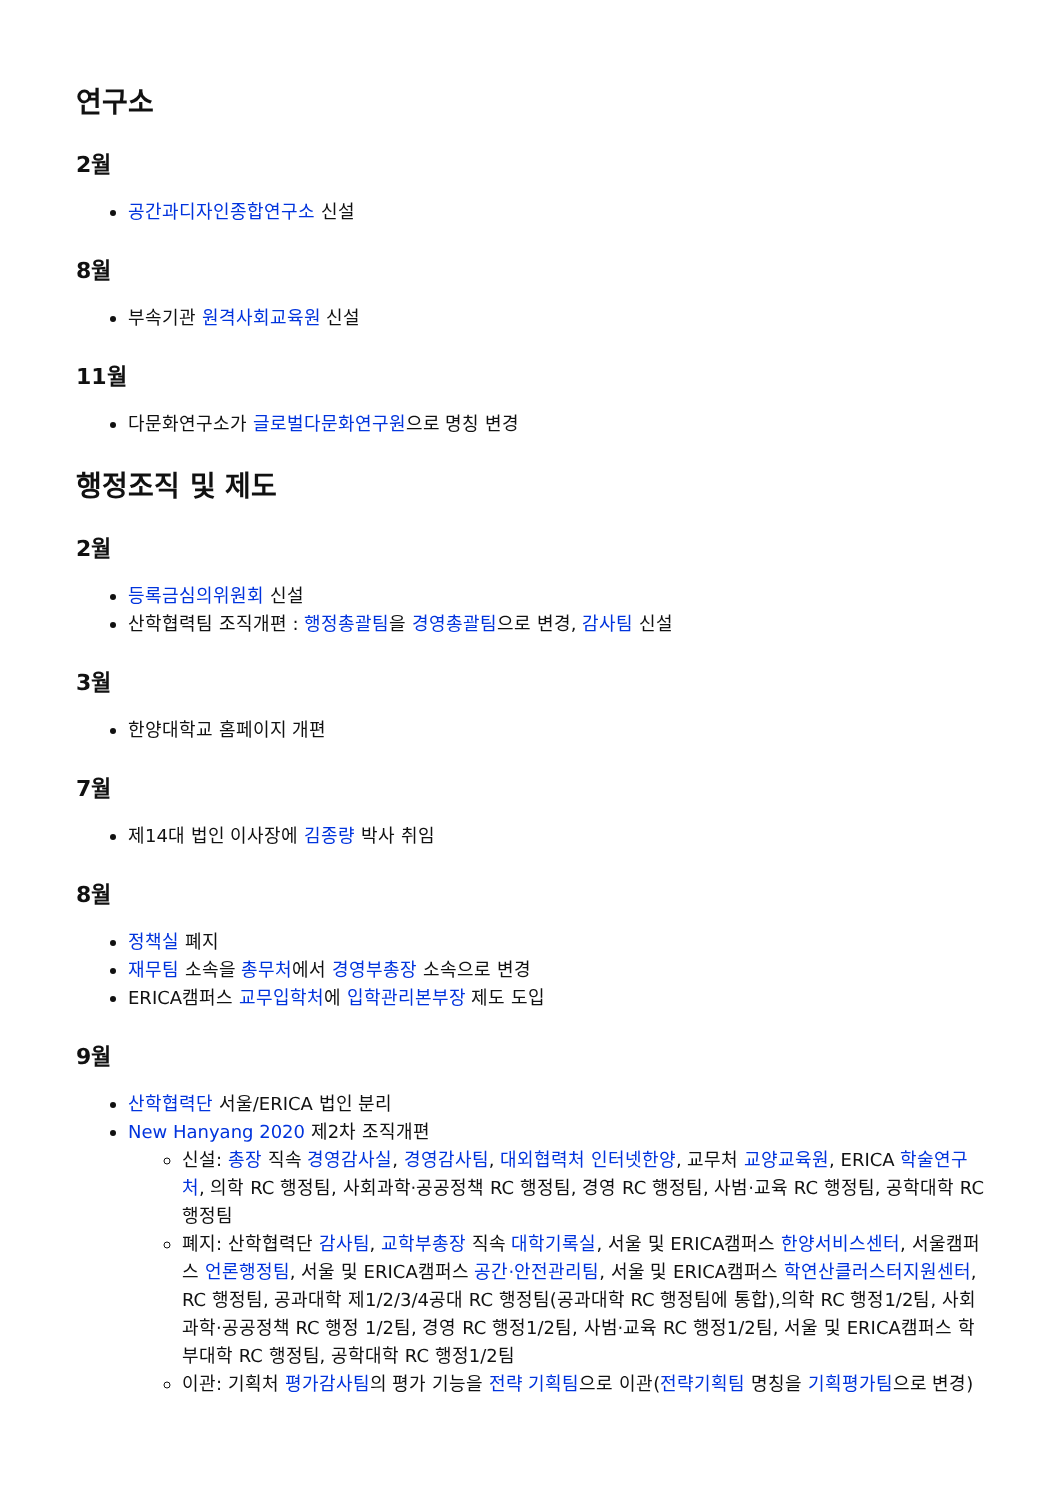연구소
2월
공간과디자인종합연구소 신설
8월
부속기관 원격사회교육원 신설
11월
다문화연구소가 글로벌다문화연구원으로 명칭 변경
행정조직 및 제도
2월
등록금심의위원회 신설
산학협력팀 조직개편 : 행정총괄팀을 경영총괄팀으로 변경, 감사팀 신설
3월
한양대학교 홈페이지 개편
7월
제14대 법인 이사장에 김종량 박사 취임
8월
정책실 폐지
재무팀 소속을 총무처에서 경영부총장 소속으로 변경
ERICA캠퍼스 교무입학처에 입학관리본부장 제도 도입
9월
산학협력단 서울/ERICA 법인 분리
New Hanyang 2020 제2차 조직개편
신설: 총장 직속 경영감사실, 경영감사팀, 대외협력처 인터넷한양, 교무처 교양교육원, ERICA 학술연구처, 의학 RC 행정팀, 사회과학·공공정책 RC 행정팀, 경영 RC 행정팀, 사범·교육 RC 행정팀, 공학대학 RC 행정팀
폐지: 산학협력단 감사팀, 교학부총장 직속 대학기록실, 서울 및 ERICA캠퍼스 한양서비스센터, 서울캠퍼스 언론행정팀, 서울 및 ERICA캠퍼스 공간·안전관리팀, 서울 및 ERICA캠퍼스 학연산클러스터지원센터, RC 행정팀, 공과대학 제1/2/3/4공대 RC 행정팀(공과대학 RC 행정팀에 통합),의학 RC 행정1/2팀, 사회과학·공공정책 RC 행정 1/2팀, 경영 RC 행정1/2팀, 사범·교육 RC 행정1/2팀, 서울 및 ERICA캠퍼스 학부대학 RC 행정팀, 공학대학 RC 행정1/2팀
이관: 기획처 평가감사팀의 평가 기능을 전략 기획팀으로 이관(전략기획팀 명칭을 기획평가팀으로 변경)